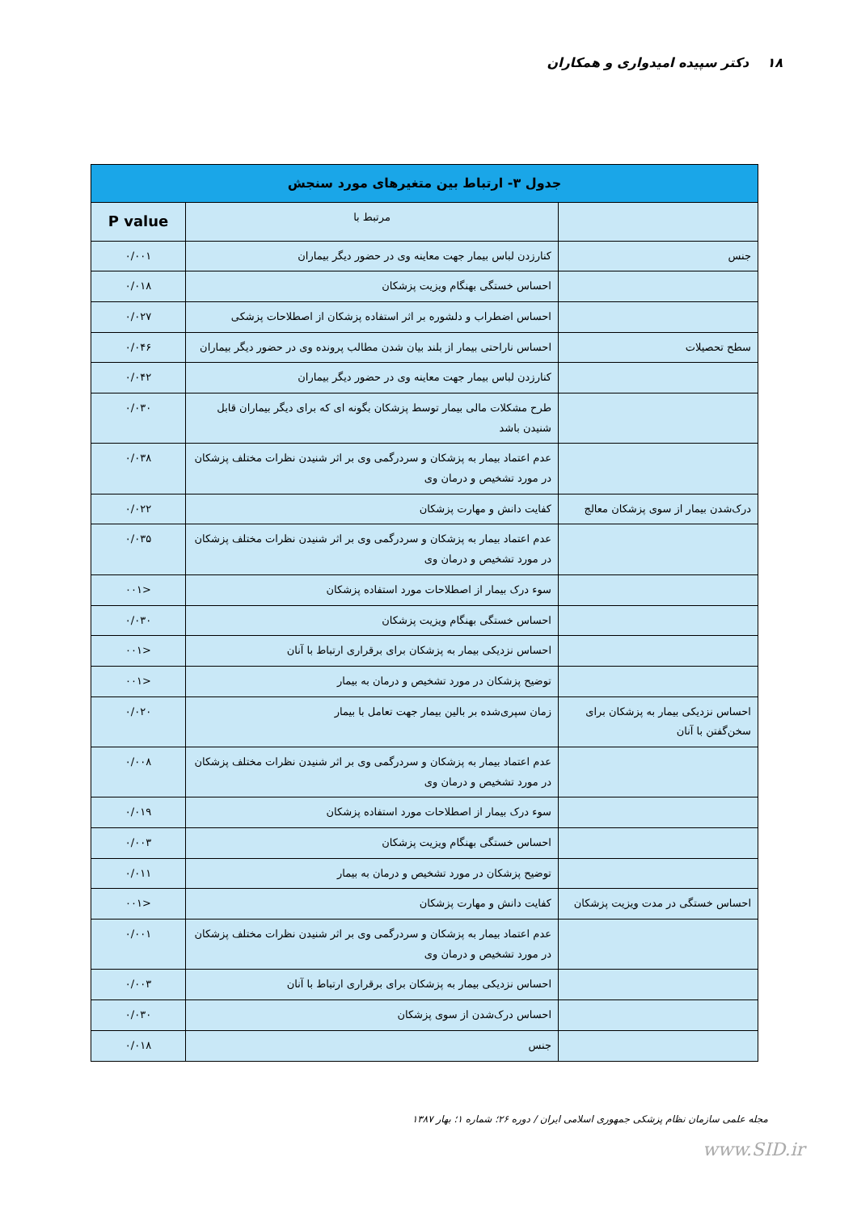۱۸ دکتر سپیده امیدواری و همکاران
| جدول ۳- ارتباط بین متغیرهای مورد سنجش | | |
| --- | --- | --- |
| | مرتبط با | P value |
| جنس | کنارزدن لباس بیمار جهت معاینه وی در حضور دیگر بیماران | ۰/۰۰۱ |
| | احساس خستگی بهنگام ویزیت پزشکان | ۰/۰۱۸ |
| | احساس اضطراب و دلشوره بر اثر استفاده پزشکان از اصطلاحات پزشکی | ۰/۰۲۷ |
| سطح تحصیلات | احساس ناراحتی بیمار از بلند بیان شدن مطالب پرونده وی در حضور دیگر بیماران | ۰/۰۴۶ |
| | کنارزدن لباس بیمار جهت معاینه وی در حضور دیگر بیماران | ۰/۰۴۲ |
| | طرح مشکلات مالی بیمار توسط پزشکان بگونه ای که برای دیگر بیماران قابل شنیدن باشد | ۰/۰۳۰ |
| | عدم اعتماد بیمار به پزشکان و سردرگمی وی بر اثر شنیدن نظرات مختلف پزشکان در مورد تشخیص و درمان وی | ۰/۰۳۸ |
| درک‌شدن بیمار از سوی پزشکان معالج | کفایت دانش و مهارت پزشکان | ۰/۰۲۲ |
| | عدم اعتماد بیمار به پزشکان و سردرگمی وی بر اثر شنیدن نظرات مختلف پزشکان در مورد تشخیص و درمان وی | ۰/۰۳۵ |
| | سوء درک بیمار از اصطلاحات مورد استفاده پزشکان | <۰۰۱ |
| | احساس خستگی بهنگام ویزیت پزشکان | ۰/۰۳۰ |
| | احساس نزدیکی بیمار به پزشکان برای برقراری ارتباط با آنان | <۰۰۱ |
| | توضیح پزشکان در مورد تشخیص و درمان به بیمار | <۰۰۱ |
| احساس نزدیکی بیمار به پزشکان برای سخن‌گفتن با آنان | زمان سپری‌شده بر بالین بیمار جهت تعامل با بیمار | ۰/۰۲۰ |
| | عدم اعتماد بیمار به پزشکان و سردرگمی وی بر اثر شنیدن نظرات مختلف پزشکان در مورد تشخیص و درمان وی | ۰/۰۰۸ |
| | سوء درک بیمار از اصطلاحات مورد استفاده پزشکان | ۰/۰۱۹ |
| | احساس خستگی بهنگام ویزیت پزشکان | ۰/۰۰۳ |
| | توضیح پزشکان در مورد تشخیص و درمان به بیمار | ۰/۰۱۱ |
| احساس خستگی در مدت ویزیت پزشکان | کفایت دانش و مهارت پزشکان | <۰۰۱ |
| | عدم اعتماد بیمار به پزشکان و سردرگمی وی بر اثر شنیدن نظرات مختلف پزشکان در مورد تشخیص و درمان وی | ۰/۰۰۱ |
| | احساس نزدیکی بیمار به پزشکان برای برقراری ارتباط با آنان | ۰/۰۰۳ |
| | احساس درک‌شدن از سوی پزشکان | ۰/۰۳۰ |
| | جنس | ۰/۰۱۸ |
مجله علمی سازمان نظام پزشکی جمهوری اسلامی ایران / دوره ۲۶؛ شماره ۱؛ بهار ۱۳۸۷
www.SID.ir